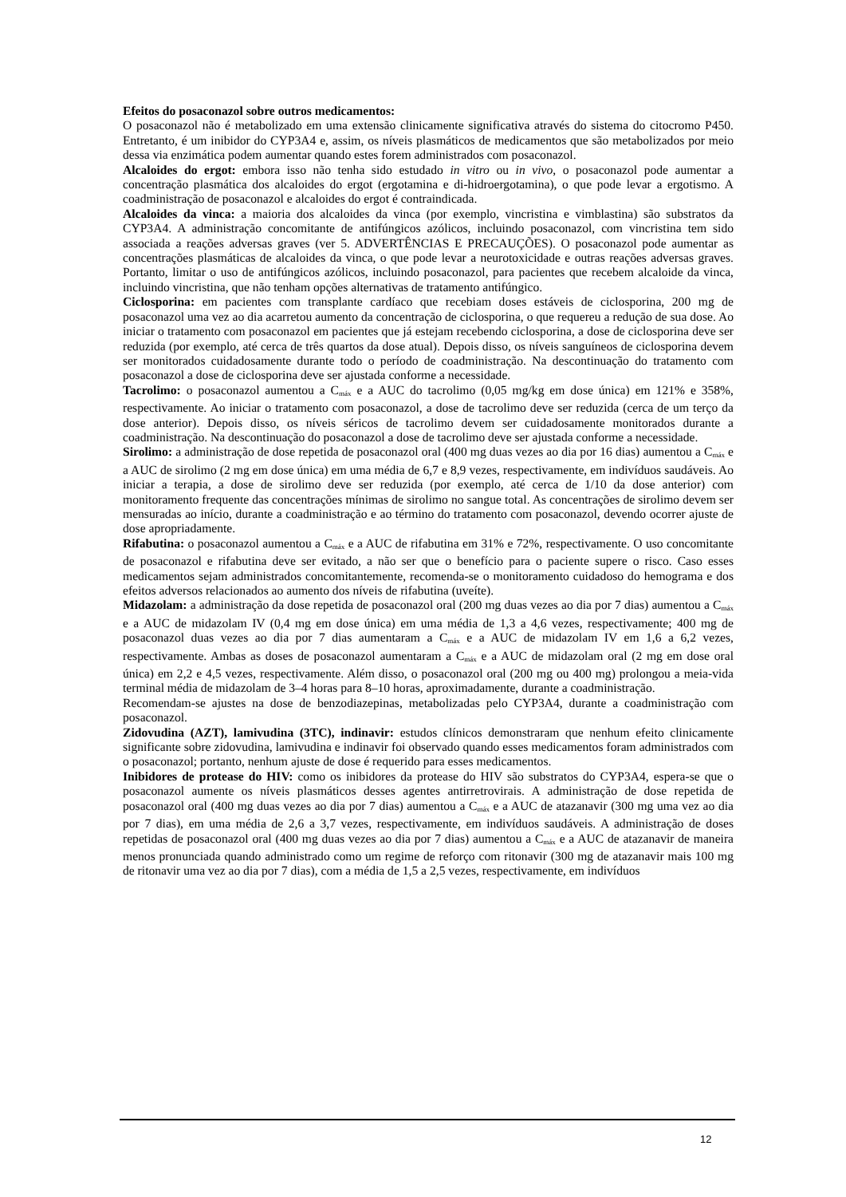Efeitos do posaconazol sobre outros medicamentos:
O posaconazol não é metabolizado em uma extensão clinicamente significativa através do sistema do citocromo P450. Entretanto, é um inibidor do CYP3A4 e, assim, os níveis plasmáticos de medicamentos que são metabolizados por meio dessa via enzimática podem aumentar quando estes forem administrados com posaconazol.
Alcaloides do ergot: embora isso não tenha sido estudado in vitro ou in vivo, o posaconazol pode aumentar a concentração plasmática dos alcaloides do ergot (ergotamina e di-hidroergotamina), o que pode levar a ergotismo. A coadministração de posaconazol e alcaloides do ergot é contraindicada.
Alcaloides da vinca: a maioria dos alcaloides da vinca (por exemplo, vincristina e vimblastina) são substratos da CYP3A4. A administração concomitante de antifúngicos azólicos, incluindo posaconazol, com vincristina tem sido associada a reações adversas graves (ver 5. ADVERTÊNCIAS E PRECAUÇÕES). O posaconazol pode aumentar as concentrações plasmáticas de alcaloides da vinca, o que pode levar a neurotoxicidade e outras reações adversas graves. Portanto, limitar o uso de antifúngicos azólicos, incluindo posaconazol, para pacientes que recebem alcaloide da vinca, incluindo vincristina, que não tenham opções alternativas de tratamento antifúngico.
Ciclosporina: em pacientes com transplante cardíaco que recebiam doses estáveis de ciclosporina, 200 mg de posaconazol uma vez ao dia acarretou aumento da concentração de ciclosporina, o que requereu a redução de sua dose. Ao iniciar o tratamento com posaconazol em pacientes que já estejam recebendo ciclosporina, a dose de ciclosporina deve ser reduzida (por exemplo, até cerca de três quartos da dose atual). Depois disso, os níveis sanguíneos de ciclosporina devem ser monitorados cuidadosamente durante todo o período de coadministração. Na descontinuação do tratamento com posaconazol a dose de ciclosporina deve ser ajustada conforme a necessidade.
Tacrolimo: o posaconazol aumentou a C<sub>máx</sub> e a AUC do tacrolimo (0,05 mg/kg em dose única) em 121% e 358%, respectivamente. Ao iniciar o tratamento com posaconazol, a dose de tacrolimo deve ser reduzida (cerca de um terço da dose anterior). Depois disso, os níveis séricos de tacrolimo devem ser cuidadosamente monitorados durante a coadministração. Na descontinuação do posaconazol a dose de tacrolimo deve ser ajustada conforme a necessidade.
Sirolimo: a administração de dose repetida de posaconazol oral (400 mg duas vezes ao dia por 16 dias) aumentou a C<sub>máx</sub> e a AUC de sirolimo (2 mg em dose única) em uma média de 6,7 e 8,9 vezes, respectivamente, em indivíduos saudáveis. Ao iniciar a terapia, a dose de sirolimo deve ser reduzida (por exemplo, até cerca de 1/10 da dose anterior) com monitoramento frequente das concentrações mínimas de sirolimo no sangue total. As concentrações de sirolimo devem ser mensuradas ao início, durante a coadministração e ao término do tratamento com posaconazol, devendo ocorrer ajuste de dose apropriadamente.
Rifabutina: o posaconazol aumentou a C<sub>máx</sub> e a AUC de rifabutina em 31% e 72%, respectivamente. O uso concomitante de posaconazol e rifabutina deve ser evitado, a não ser que o benefício para o paciente supere o risco. Caso esses medicamentos sejam administrados concomitantemente, recomenda-se o monitoramento cuidadoso do hemograma e dos efeitos adversos relacionados ao aumento dos níveis de rifabutina (uveíte).
Midazolam: a administração da dose repetida de posaconazol oral (200 mg duas vezes ao dia por 7 dias) aumentou a C<sub>máx</sub> e a AUC de midazolam IV (0,4 mg em dose única) em uma média de 1,3 a 4,6 vezes, respectivamente; 400 mg de posaconazol duas vezes ao dia por 7 dias aumentaram a C<sub>máx</sub> e a AUC de midazolam IV em 1,6 a 6,2 vezes, respectivamente. Ambas as doses de posaconazol aumentaram a C<sub>máx</sub> e a AUC de midazolam oral (2 mg em dose oral única) em 2,2 e 4,5 vezes, respectivamente. Além disso, o posaconazol oral (200 mg ou 400 mg) prolongou a meia-vida terminal média de midazolam de 3–4 horas para 8–10 horas, aproximadamente, durante a coadministração.
Recomendam-se ajustes na dose de benzodiazepinas, metabolizadas pelo CYP3A4, durante a coadministração com posaconazol.
Zidovudina (AZT), lamivudina (3TC), indinavir: estudos clínicos demonstraram que nenhum efeito clinicamente significante sobre zidovudina, lamivudina e indinavir foi observado quando esses medicamentos foram administrados com o posaconazol; portanto, nenhum ajuste de dose é requerido para esses medicamentos.
Inibidores de protease do HIV: como os inibidores da protease do HIV são substratos do CYP3A4, espera-se que o posaconazol aumente os níveis plasmáticos desses agentes antirretrovirais. A administração de dose repetida de posaconazol oral (400 mg duas vezes ao dia por 7 dias) aumentou a C<sub>máx</sub> e a AUC de atazanavir (300 mg uma vez ao dia por 7 dias), em uma média de 2,6 a 3,7 vezes, respectivamente, em indivíduos saudáveis. A administração de doses repetidas de posaconazol oral (400 mg duas vezes ao dia por 7 dias) aumentou a C<sub>máx</sub> e a AUC de atazanavir de maneira menos pronunciada quando administrado como um regime de reforço com ritonavir (300 mg de atazanavir mais 100 mg de ritonavir uma vez ao dia por 7 dias), com a média de 1,5 a 2,5 vezes, respectivamente, em indivíduos
12